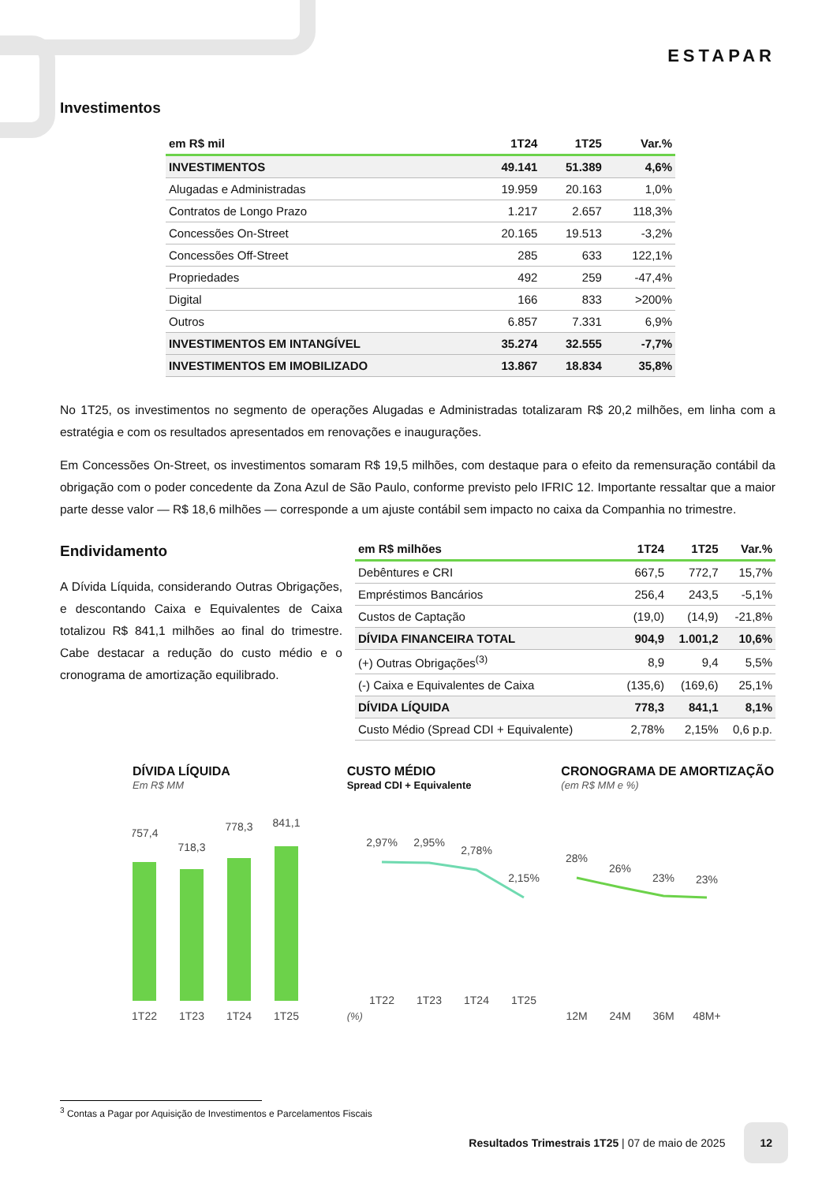ESTAPAR
Investimentos
| em R$ mil | 1T24 | 1T25 | Var.% |
| --- | --- | --- | --- |
| INVESTIMENTOS | 49.141 | 51.389 | 4,6% |
| Alugadas e Administradas | 19.959 | 20.163 | 1,0% |
| Contratos de Longo Prazo | 1.217 | 2.657 | 118,3% |
| Concessões On-Street | 20.165 | 19.513 | -3,2% |
| Concessões Off-Street | 285 | 633 | 122,1% |
| Propriedades | 492 | 259 | -47,4% |
| Digital | 166 | 833 | >200% |
| Outros | 6.857 | 7.331 | 6,9% |
| INVESTIMENTOS EM INTANGÍVEL | 35.274 | 32.555 | -7,7% |
| INVESTIMENTOS EM IMOBILIZADO | 13.867 | 18.834 | 35,8% |
No 1T25, os investimentos no segmento de operações Alugadas e Administradas totalizaram R$ 20,2 milhões, em linha com a estratégia e com os resultados apresentados em renovações e inaugurações.
Em Concessões On-Street, os investimentos somaram R$ 19,5 milhões, com destaque para o efeito da remensuração contábil da obrigação com o poder concedente da Zona Azul de São Paulo, conforme previsto pelo IFRIC 12. Importante ressaltar que a maior parte desse valor — R$ 18,6 milhões — corresponde a um ajuste contábil sem impacto no caixa da Companhia no trimestre.
Endividamento
A Dívida Líquida, considerando Outras Obrigações, e descontando Caixa e Equivalentes de Caixa totalizou R$ 841,1 milhões ao final do trimestre. Cabe destacar a redução do custo médio e o cronograma de amortização equilibrado.
| em R$ milhões | 1T24 | 1T25 | Var.% |
| --- | --- | --- | --- |
| Debêntures e CRI | 667,5 | 772,7 | 15,7% |
| Empréstimos Bancários | 256,4 | 243,5 | -5,1% |
| Custos de Captação | (19,0) | (14,9) | -21,8% |
| DÍVIDA FINANCEIRA TOTAL | 904,9 | 1.001,2 | 10,6% |
| (+) Outras Obrigações<sup>(3)</sup> | 8,9 | 9,4 | 5,5% |
| (-) Caixa e Equivalentes de Caixa | (135,6) | (169,6) | 25,1% |
| DÍVIDA LÍQUIDA | 778,3 | 841,1 | 8,1% |
| Custo Médio (Spread CDI + Equivalente) | 2,78% | 2,15% | 0,6 p.p. |
DÍVIDA LÍQUIDA
Em R$ MM
757,4
718,3
778,3
841,1
1T22
1T23
1T24
1T25
CUSTO MÉDIO
Spread CDI + Equivalente
(%)
2,97%
2,95%
2,78%
2,15%
1T22
1T23
1T24
1T25
CRONOGRAMA DE AMORTIZAÇÃO
(em R$ MM e %)
28%
26%
23%
23%
12M
24M
36M
48M+
<sup>3</sup> Contas a Pagar por Aquisição de Investimentos e Parcelamentos Fiscais
Resultados Trimestrais 1T25 | 07 de maio de 2025 12